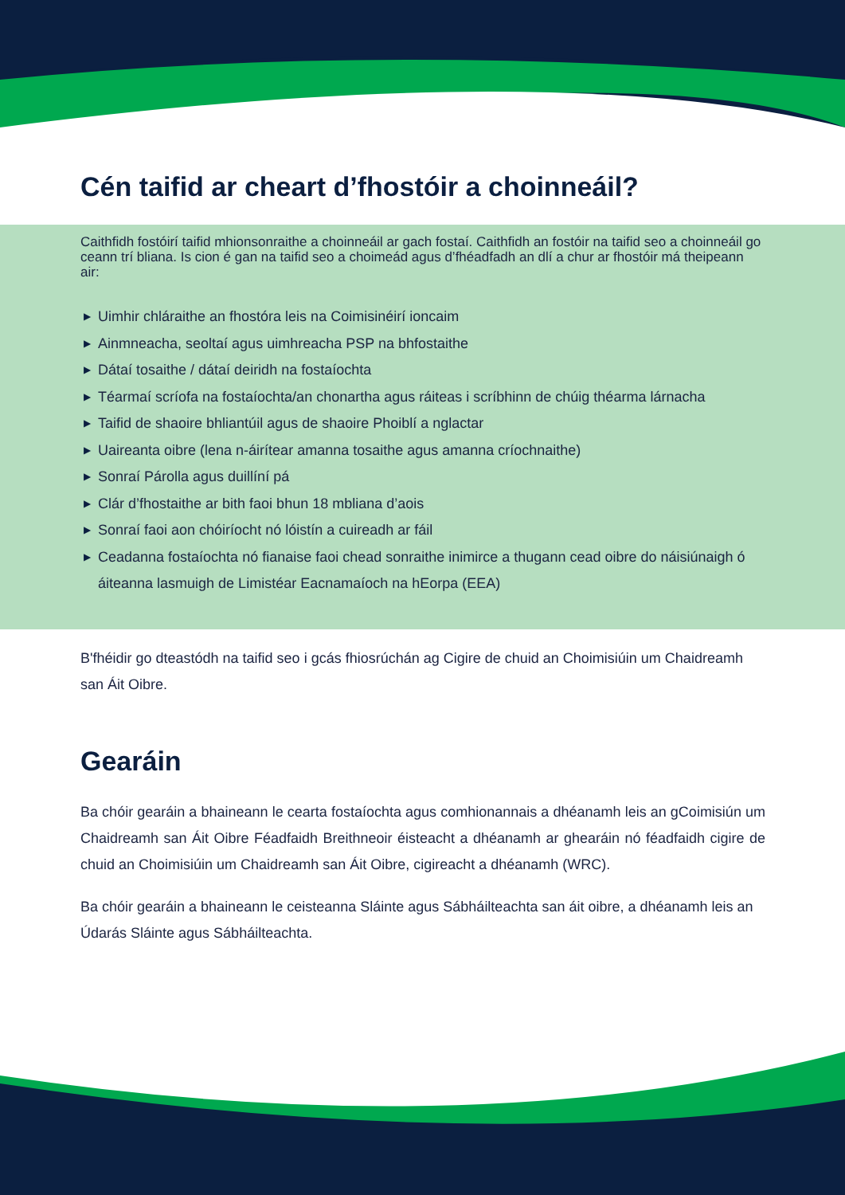Cén taifid ar cheart d’fhostóir a choinneáil?
Caithfidh fostóirí taifid mhionsonraithe a choinneáil ar gach fostaí. Caithfidh an fostóir na taifid seo a choinneáil go ceann trí bliana. Is cion é gan na taifid seo a choimeád agus d’fhéadfadh an dlí a chur ar fhostóir má theipeann air:
▶ Uimhir chláraithe an fhostóra leis na Coimisinéirí ioncaim
▶ Ainmneacha, seoltaí agus uimhreacha PSP na bhfostaithe
▶ Dátaí tosaithe / dátaí deiridh na fostaíochta
▶ Téarmaí scríofa na fostaíochta/an chonartha agus ráiteas i scríbhinn de chúig théarma lárnacha
▶ Taifid de shaoire bhliantúil agus de shaoire Phoiblí a nglactar
▶ Uaireanta oibre (lena n-áirítear amanna tosaithe agus amanna críochnaithe)
▶ Sonraí Párolla agus duillíní pá
▶ Clár d’fhostaithe ar bith faoi bhun 18 mbliana d’aois
▶ Sonraí faoi aon chóiríocht nó lóistín a cuireadh ar fáil
▶ Ceadanna fostaíochta nó fianaise faoi chead sonraithe inimirce a thugann cead oibre do náisiúnaigh ó áiteanna lasmuigh de Limistéar Eacnamaíoch na hEorpa (EEA)
B'fhéidir go dteastódh na taifid seo i gcás fhiosrúchán ag Cigire de chuid an Choimisiúin um Chaidreamh san Áit Oibre.
Gearáin
Ba chóir gearáin a bhaineann le cearta fostaíochta agus comhionannais a dhéanamh leis an gCoimisiún um Chaidreamh san Áit Oibre Féadfaidh Breithneoir éisteacht a dhéanamh ar ghearáin nó féadfaidh cigire de chuid an Choimisiúin um Chaidreamh san Áit Oibre, cigireacht a dhéanamh (WRC).
Ba chóir gearáin a bhaineann le ceisteanna Sláinte agus Sábháilteachta san áit oibre, a dhéanamh leis an Údarás Sláinte agus Sábháilteachta.